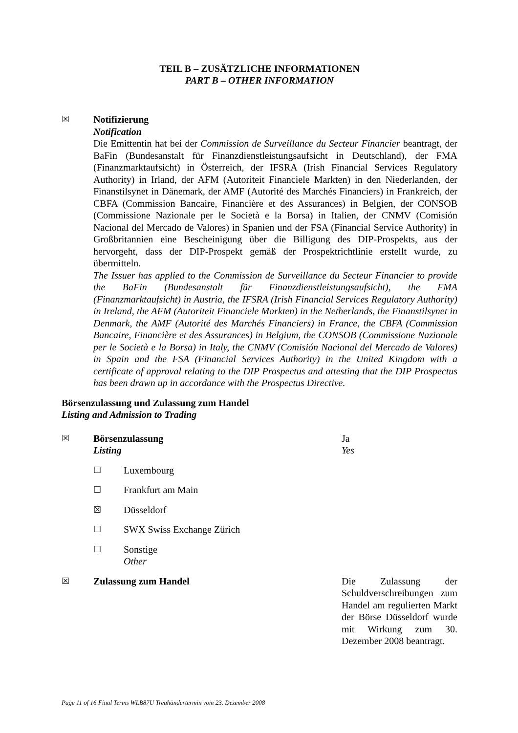TEIL B – ZUSÄTZLICHE INFORMATIONEN
PART B – OTHER INFORMATION
☒ Notifizierung
Notification
Die Emittentin hat bei der Commission de Surveillance du Secteur Financier beantragt, der BaFin (Bundesanstalt für Finanzdienstleistungsaufsicht in Deutschland), der FMA (Finanzmarktaufsicht) in Österreich, der IFSRA (Irish Financial Services Regulatory Authority) in Irland, der AFM (Autoriteit Financiele Markten) in den Niederlanden, der Finanstilsynet in Dänemark, der AMF (Autorité des Marchés Financiers) in Frankreich, der CBFA (Commission Bancaire, Financière et des Assurances) in Belgien, der CONSOB (Commissione Nazionale per le Società e la Borsa) in Italien, der CNMV (Comisión Nacional del Mercado de Valores) in Spanien und der FSA (Financial Service Authority) in Großbritannien eine Bescheinigung über die Billigung des DIP-Prospekts, aus der hervorgeht, dass der DIP-Prospekt gemäß der Prospektrichtlinie erstellt wurde, zu übermitteln.
The Issuer has applied to the Commission de Surveillance du Secteur Financier to provide the BaFin (Bundesanstalt für Finanzdienstleistungsaufsicht), the FMA (Finanzmarktaufsicht) in Austria, the IFSRA (Irish Financial Services Regulatory Authority) in Ireland, the AFM (Autoriteit Financiele Markten) in the Netherlands, the Finanstilsynet in Denmark, the AMF (Autorité des Marchés Financiers) in France, the CBFA (Commission Bancaire, Financière et des Assurances) in Belgium, the CONSOB (Commissione Nazionale per le Società e la Borsa) in Italy, the CNMV (Comisión Nacional del Mercado de Valores) in Spain and the FSA (Financial Services Authority) in the United Kingdom with a certificate of approval relating to the DIP Prospectus and attesting that the DIP Prospectus has been drawn up in accordance with the Prospectus Directive.
Börsenzulassung und Zulassung zum Handel
Listing and Admission to Trading
☒ Börsenzulassung
Listing
Ja
Yes
☐ Luxembourg
☐ Frankfurt am Main
☒ Düsseldorf
☐ SWX Swiss Exchange Zürich
☐ Sonstige
Other
☒ Zulassung zum Handel Die Zulassung der Schuldverschreibungen zum Handel am regulierten Markt der Börse Düsseldorf wurde mit Wirkung zum 30. Dezember 2008 beantragt.
Page 11 of 16 Final Terms WLB87U Treuhändertermin vom 23. Dezember 2008